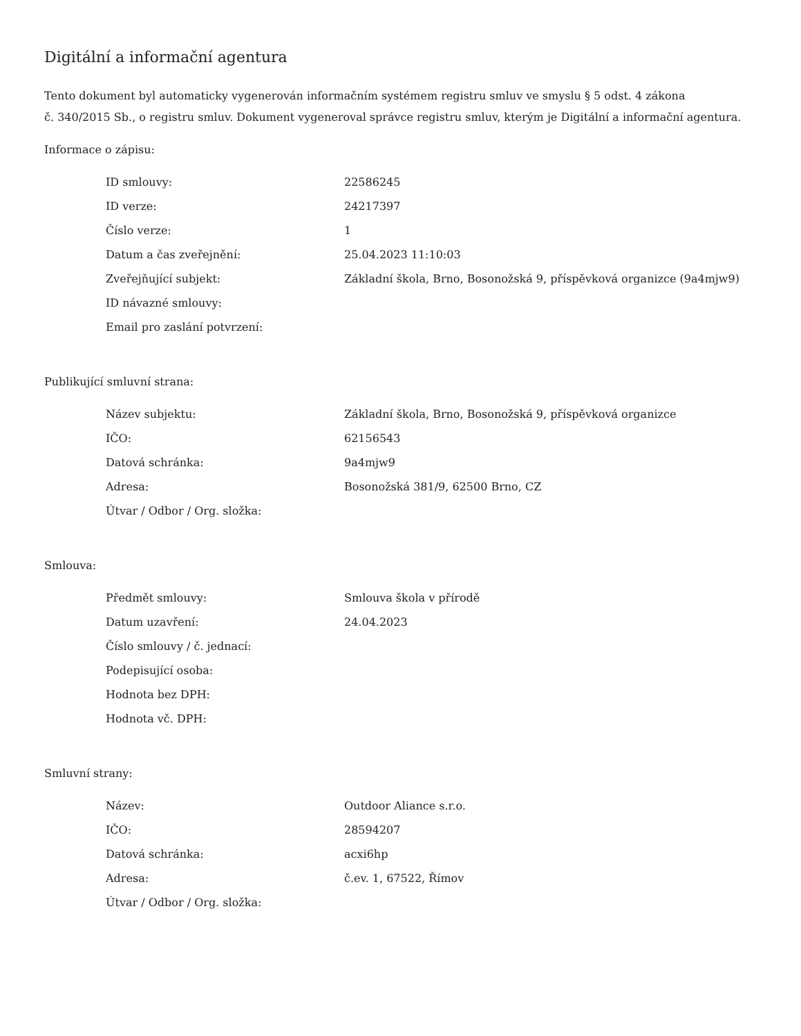Digitální a informační agentura
Tento dokument byl automaticky vygenerován informačním systémem registru smluv ve smyslu § 5 odst. 4 zákona
č. 340/2015 Sb., o registru smluv. Dokument vygeneroval správce registru smluv, kterým je Digitální a informační agentura.
Informace o zápisu:
| ID smlouvy: | 22586245 |
| ID verze: | 24217397 |
| Číslo verze: | 1 |
| Datum a čas zveřejnění: | 25.04.2023 11:10:03 |
| Zveřejňující subjekt: | Základní škola, Brno, Bosonožská 9, příspěvková organizce (9a4mjw9) |
| ID návazné smlouvy: | |
| Email pro zaslání potvrzení: | |
Publikující smluvní strana:
| Název subjektu: | Základní škola, Brno, Bosonožská 9, příspěvková organizce |
| IČO: | 62156543 |
| Datová schránka: | 9a4mjw9 |
| Adresa: | Bosonožská 381/9, 62500 Brno, CZ |
| Útvar / Odbor / Org. složka: | |
Smlouva:
| Předmět smlouvy: | Smlouva škola v přírodě |
| Datum uzavření: | 24.04.2023 |
| Číslo smlouvy / č. jednací: | |
| Podepisující osoba: | |
| Hodnota bez DPH: | |
| Hodnota vč. DPH: | |
Smluvní strany:
| Název: | Outdoor Aliance s.r.o. |
| IČO: | 28594207 |
| Datová schránka: | acxi6hp |
| Adresa: | č.ev. 1, 67522, Římov |
| Útvar / Odbor / Org. složka: | |